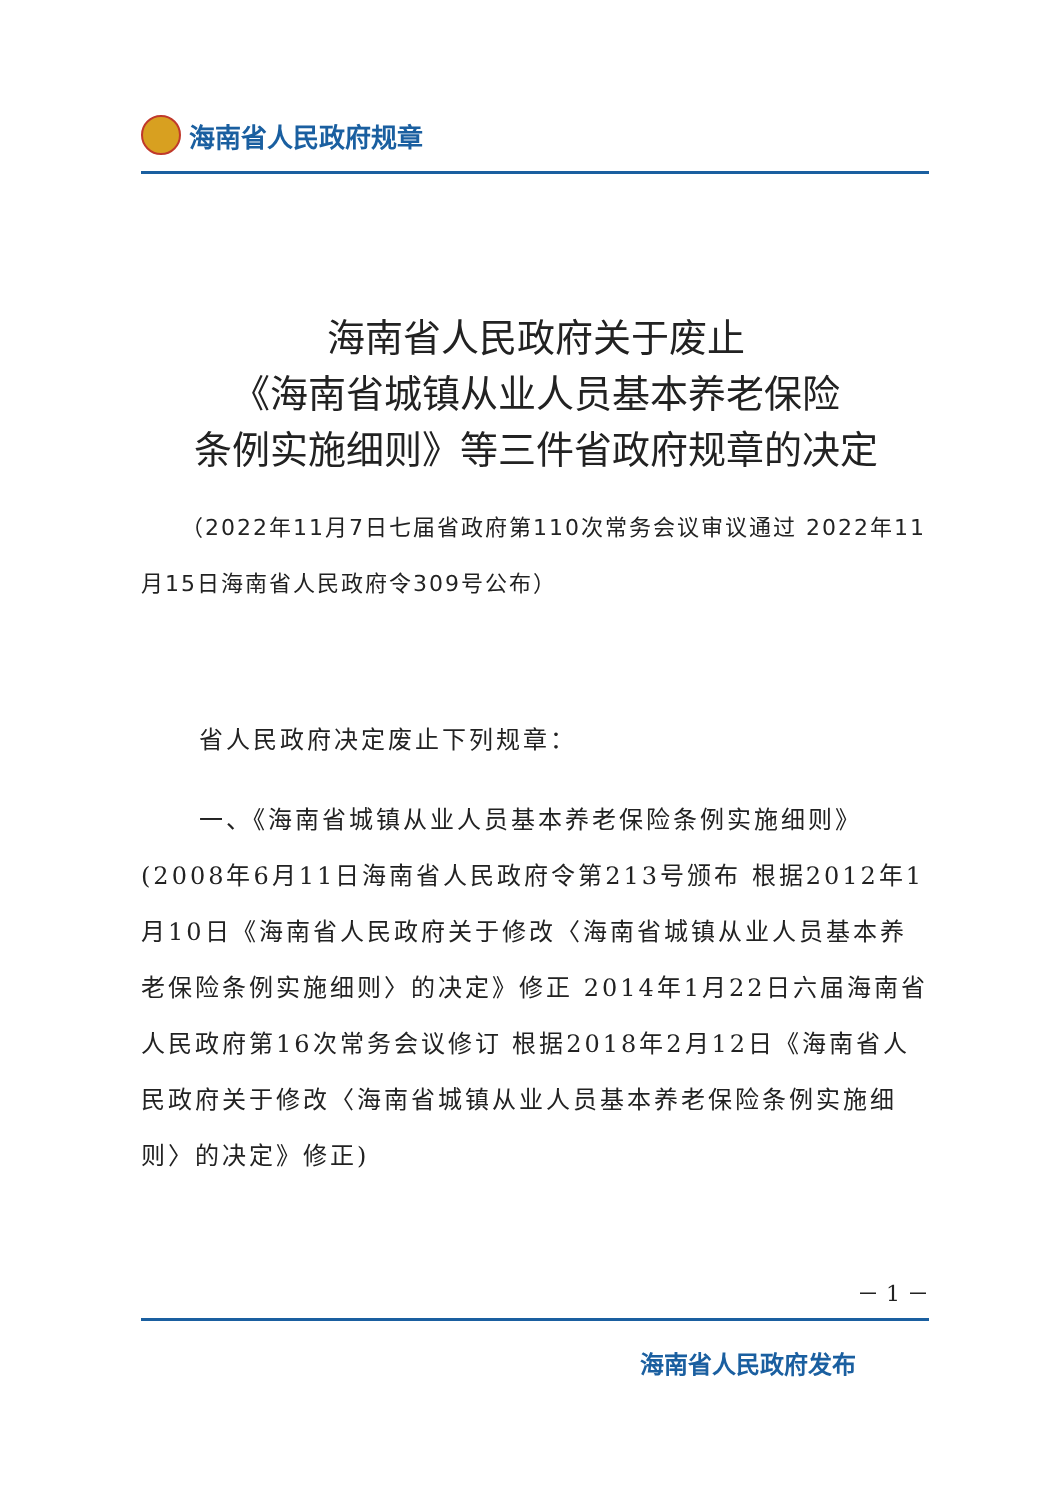海南省人民政府规章
海南省人民政府关于废止
《海南省城镇从业人员基本养老保险
条例实施细则》等三件省政府规章的决定
（2022年11月7日七届省政府第110次常务会议审议通过 2022年11月15日海南省人民政府令309号公布）
省人民政府决定废止下列规章：
一、《海南省城镇从业人员基本养老保险条例实施细则》(2008年6月11日海南省人民政府令第213号颁布 根据2012年1月10日《海南省人民政府关于修改〈海南省城镇从业人员基本养老保险条例实施细则〉的决定》修正 2014年1月22日六届海南省人民政府第16次常务会议修订 根据2018年2月12日《海南省人民政府关于修改〈海南省城镇从业人员基本养老保险条例实施细则〉的决定》修正)
－ 1 －
海南省人民政府发布